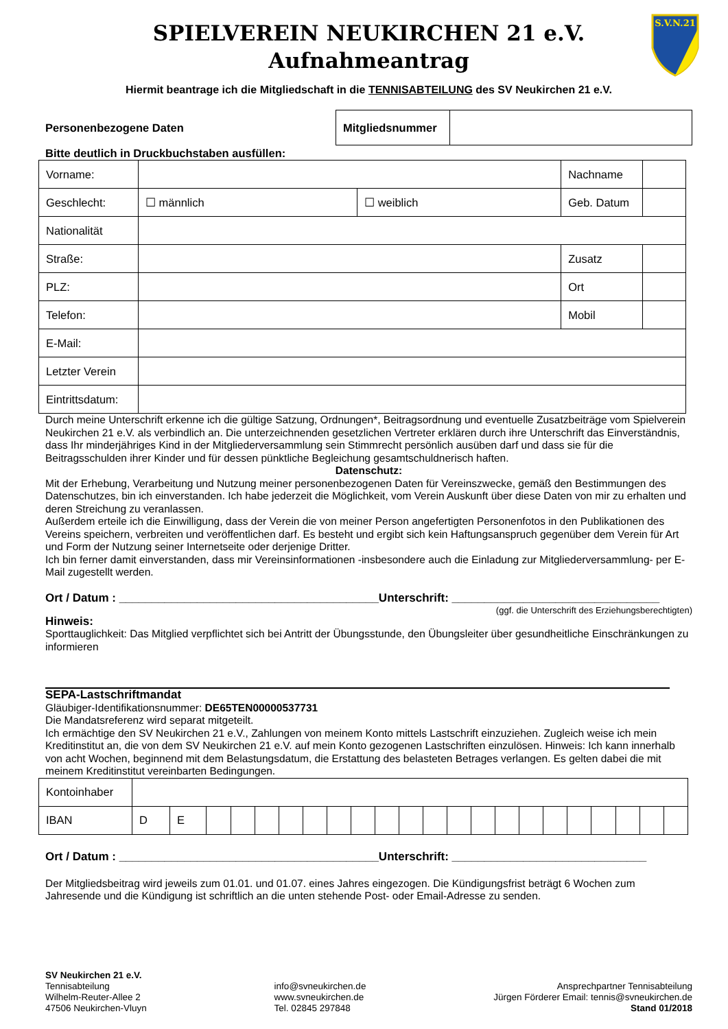S.V.N.21
SPIELVEREIN NEUKIRCHEN 21 e.V.
Aufnahmeantrag
Hiermit beantrage ich die Mitgliedschaft in die TENNISABTEILUNG des SV Neukirchen 21 e.V.
Personenbezogene Daten
| Mitgliedsnummer | |
Bitte deutlich in Druckbuchstaben ausfüllen:
| Vorname: | | | Nachname | |
| Geschlecht: | ☐ männlich | ☐ weiblich | Geb. Datum | |
| Nationalität | | | | |
| Straße: | | | Zusatz | |
| PLZ: | | | Ort | |
| Telefon: | | | Mobil | |
| E-Mail: | | | | |
| Letzter Verein | | | | |
| Eintrittsdatum: | | | | |
Durch meine Unterschrift erkenne ich die gültige Satzung, Ordnungen*, Beitragsordnung und eventuelle Zusatzbeiträge vom Spielverein Neukirchen 21 e.V. als verbindlich an. Die unterzeichnenden gesetzlichen Vertreter erklären durch ihre Unterschrift das Einverständnis, dass Ihr minderjähriges Kind in der Mitgliederversammlung sein Stimmrecht persönlich ausüben darf und dass sie für die Beitragsschulden ihrer Kinder und für dessen pünktliche Begleichung gesamtschuldnerisch haften.
Datenschutz:
Mit der Erhebung, Verarbeitung und Nutzung meiner personenbezogenen Daten für Vereinszwecke, gemäß den Bestimmungen des Datenschutzes, bin ich einverstanden. Ich habe jederzeit die Möglichkeit, vom Verein Auskunft über diese Daten von mir zu erhalten und deren Streichung zu veranlassen.
Außerdem erteile ich die Einwilligung, dass der Verein die von meiner Person angefertigten Personenfotos in den Publikationen des Vereins speichern, verbreiten und veröffentlichen darf. Es besteht und ergibt sich kein Haftungsanspruch gegenüber dem Verein für Art und Form der Nutzung seiner Internetseite oder derjenige Dritter.
Ich bin ferner damit einverstanden, dass mir Vereinsinformationen -insbesondere auch die Einladung zur Mitgliederversammlung- per E-Mail zugestellt werden.
Ort / Datum : ________________________________________Unterschrift: ________________________________
(ggf. die Unterschrift des Erziehungsberechtigten)
Hinweis:
Sporttauglichkeit: Das Mitglied verpflichtet sich bei Antritt der Übungsstunde, den Übungsleiter über gesundheitliche Einschränkungen zu informieren
SEPA-Lastschriftmandat
Gläubiger-Identifikationsnummer: DE65TEN00000537731
Die Mandatsreferenz wird separat mitgeteilt.
Ich ermächtige den SV Neukirchen 21 e.V., Zahlungen von meinem Konto mittels Lastschrift einzuziehen. Zugleich weise ich mein Kreditinstitut an, die von dem SV Neukirchen 21 e.V. auf mein Konto gezogenen Lastschriften einzulösen. Hinweis: Ich kann innerhalb von acht Wochen, beginnend mit dem Belastungsdatum, die Erstattung des belasteten Betrages verlangen. Es gelten dabei die mit meinem Kreditinstitut vereinbarten Bedingungen.
| Kontoinhaber | | | | | | | | | | | | | | | | | | | | | | |
| IBAN | D | E | | | | | | | | | | | | | | | | | | | | |
Ort / Datum : ________________________________________Unterschrift: ______________________________
Der Mitgliedsbeitrag wird jeweils zum 01.01. und 01.07. eines Jahres eingezogen. Die Kündigungsfrist beträgt 6 Wochen zum Jahresende und die Kündigung ist schriftlich an die unten stehende Post- oder Email-Adresse zu senden.
SV Neukirchen 21 e.V.
Tennisabteilung
Wilhelm-Reuter-Allee 2
47506 Neukirchen-Vluyn
info@svneukirchen.de
www.svneukirchen.de
Tel. 02845 297848
Ansprechpartner Tennisabteilung
Jürgen Förderer Email: tennis@svneukirchen.de
Stand 01/2018